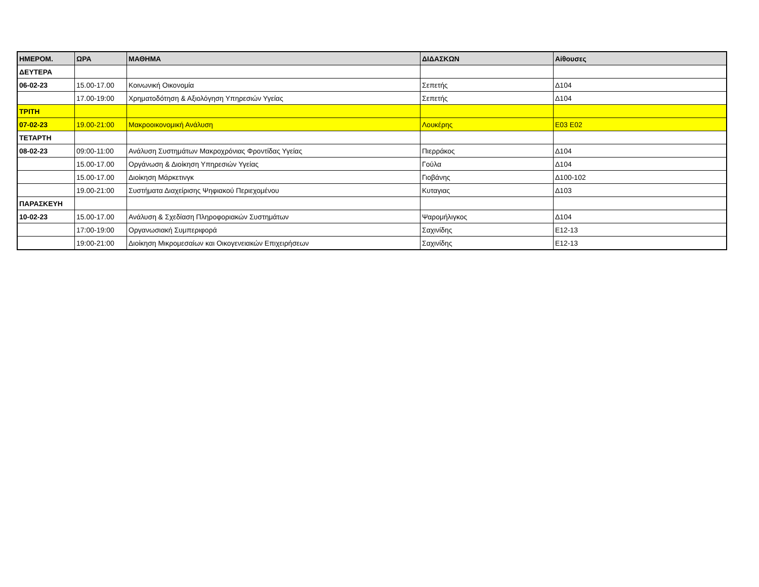| ΗΜΕΡΟΜ. | ΩΡΑ | ΜΑΘΗΜΑ | ΔΙΔΑΣΚΩΝ | Αίθουσες |
| --- | --- | --- | --- | --- |
| ΔΕΥΤΕΡΑ | | | | |
| 06-02-23 | 15.00-17.00 | Κοινωνική Οικονομία | Σεπετής | Δ104 |
| | 17.00-19:00 | Χρηματοδότηση & Αξιολόγηση Υπηρεσιών Υγείας | Σεπετής | Δ104 |
| ΤΡΙΤΗ | | | | |
| 07-02-23 | 19.00-21:00 | Μακροοικονομική Ανάλυση | Λουκέρης | Ε03 Ε02 |
| ΤΕΤΑΡΤΗ | | | | |
| 08-02-23 | 09:00-11:00 | Ανάλυση Συστημάτων Μακροχρόνιας Φροντίδας Υγείας | Πιερράκος | Δ104 |
| | 15.00-17.00 | Οργάνωση & Διοίκηση Υπηρεσιών Υγείας | Γούλα | Δ104 |
| | 15.00-17.00 | Διοίκηση Μάρκετινγκ | Γιοβάνης | Δ100-102 |
| | 19.00-21:00 | Συστήματα Διαχείρισης Ψηφιακού Περιεχομένου | Κυταγιας | Δ103 |
| ΠΑΡΑΣΚΕΥΗ | | | | |
| 10-02-23 | 15.00-17.00 | Ανάλυση & Σχεδίαση Πληροφοριακών Συστημάτων | Ψαρομήλιγκος | Δ104 |
| | 17:00-19:00 | Οργανωσιακή Συμπεριφορά | Σαχινίδης | Ε12-13 |
| | 19:00-21:00 | Διοίκηση Μικρομεσαίων και Οικογενειακών Επιχειρήσεων | Σαχινίδης | Ε12-13 |